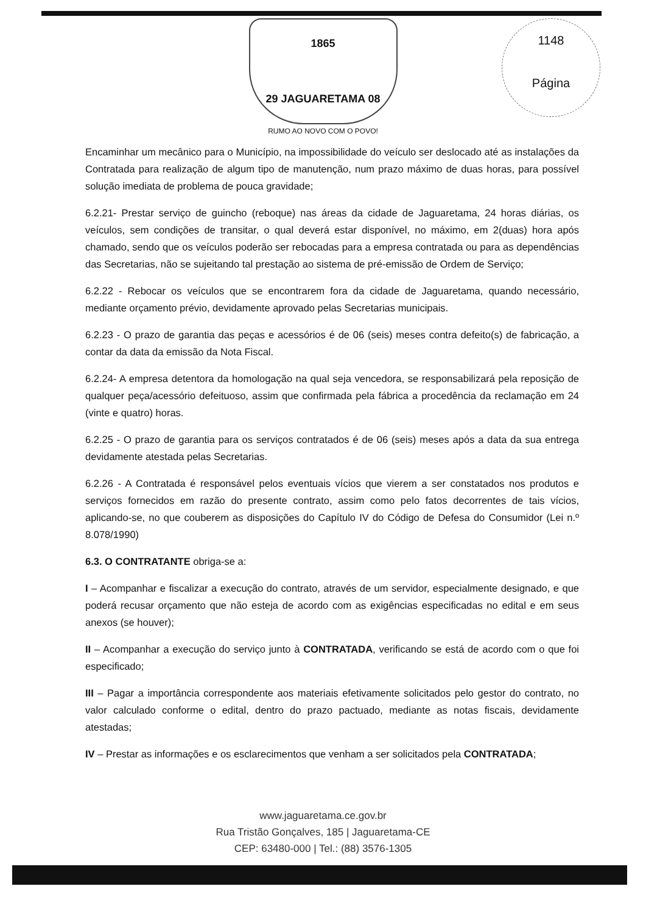1148
Página
1865
29 JAGUARETAMA 08
RUMO AO NOVO COM O POVO!
Encaminhar um mecânico para o Município, na impossibilidade do veículo ser deslocado até as instalações da Contratada para realização de algum tipo de manutenção, num prazo máximo de duas horas, para possível solução imediata de problema de pouca gravidade;
6.2.21- Prestar serviço de guincho (reboque) nas áreas da cidade de Jaguaretama, 24 horas diárias, os veículos, sem condições de transitar, o qual deverá estar disponível, no máximo, em 2(duas) hora após chamado, sendo que os veículos poderão ser rebocadas para a empresa contratada ou para as dependências das Secretarias, não se sujeitando tal prestação ao sistema de pré-emissão de Ordem de Serviço;
6.2.22 - Rebocar os veículos que se encontrarem fora da cidade de Jaguaretama, quando necessário, mediante orçamento prévio, devidamente aprovado pelas Secretarias municipais.
6.2.23 - O prazo de garantia das peças e acessórios é de 06 (seis) meses contra defeito(s) de fabricação, a contar da data da emissão da Nota Fiscal.
6.2.24- A empresa detentora da homologação na qual seja vencedora, se responsabilizará pela reposição de qualquer peça/acessório defeituoso, assim que confirmada pela fábrica a procedência da reclamação em 24 (vinte e quatro) horas.
6.2.25 - O prazo de garantia para os serviços contratados é de 06 (seis) meses após a data da sua entrega devidamente atestada pelas Secretarias.
6.2.26 - A Contratada é responsável pelos eventuais vícios que vierem a ser constatados nos produtos e serviços fornecidos em razão do presente contrato, assim como pelo fatos decorrentes de tais vícios, aplicando-se, no que couberem as disposições do Capítulo IV do Código de Defesa do Consumidor (Lei n.º 8.078/1990)
6.3. O CONTRATANTE obriga-se a:
I – Acompanhar e fiscalizar a execução do contrato, através de um servidor, especialmente designado, e que poderá recusar orçamento que não esteja de acordo com as exigências especificadas no edital e em seus anexos (se houver);
II – Acompanhar a execução do serviço junto à CONTRATADA, verificando se está de acordo com o que foi especificado;
III – Pagar a importância correspondente aos materiais efetivamente solicitados pelo gestor do contrato, no valor calculado conforme o edital, dentro do prazo pactuado, mediante as notas fiscais, devidamente atestadas;
IV – Prestar as informações e os esclarecimentos que venham a ser solicitados pela CONTRATADA;
www.jaguaretama.ce.gov.br
Rua Tristão Gonçalves, 185 | Jaguaretama-CE
CEP: 63480-000 | Tel.: (88) 3576-1305